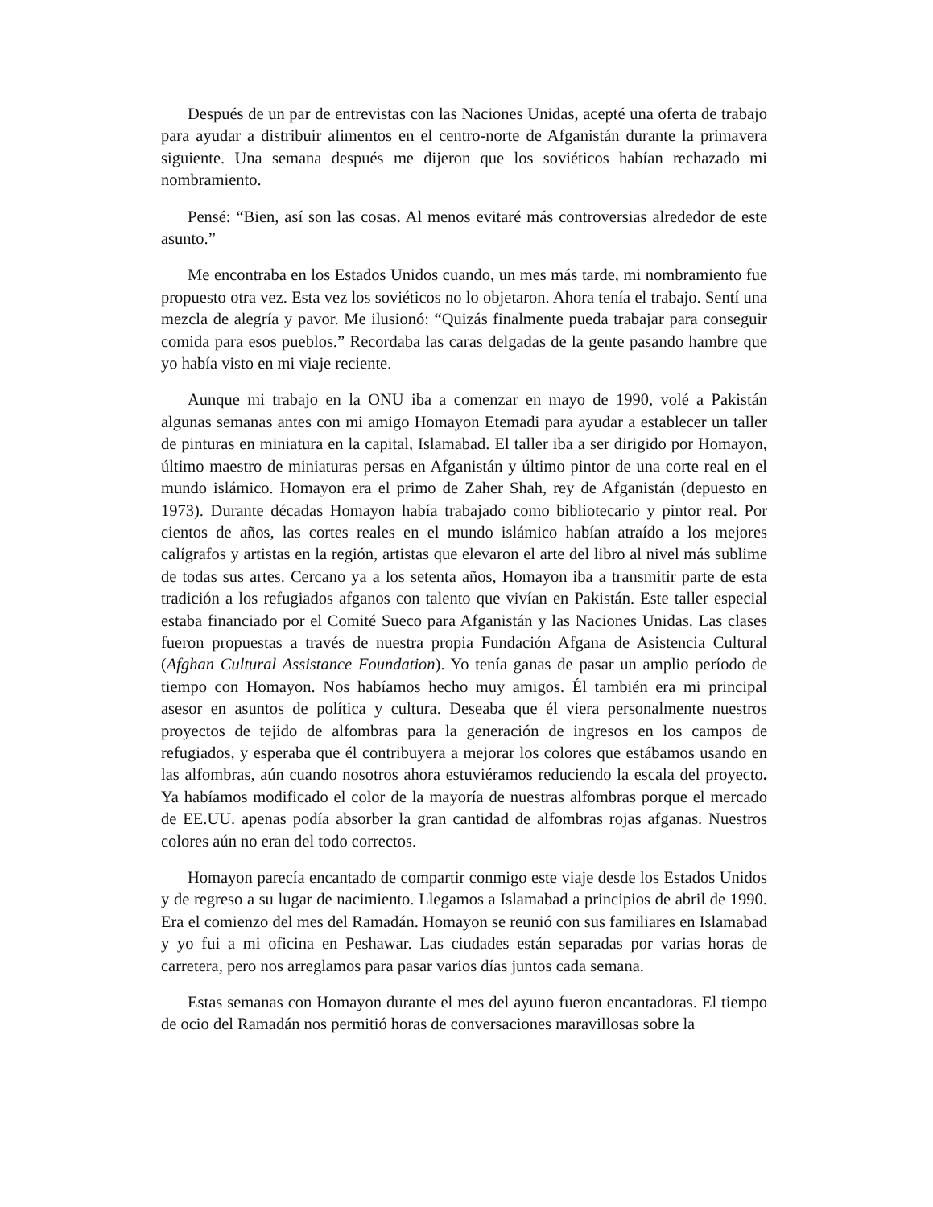Después de un par de entrevistas con las Naciones Unidas, acepté una oferta de trabajo para ayudar a distribuir alimentos en el centro-norte de Afganistán durante la primavera siguiente. Una semana después me dijeron que los soviéticos habían rechazado mi nombramiento.
Pensé: “Bien, así son las cosas. Al menos evitaré más controversias alrededor de este asunto.”
Me encontraba en los Estados Unidos cuando, un mes más tarde, mi nombramiento fue propuesto otra vez. Esta vez los soviéticos no lo objetaron. Ahora tenía el trabajo. Sentí una mezcla de alegría y pavor. Me ilusionó: “Quizás finalmente pueda trabajar para conseguir comida para esos pueblos.” Recordaba las caras delgadas de la gente pasando hambre que yo había visto en mi viaje reciente.
Aunque mi trabajo en la ONU iba a comenzar en mayo de 1990, volé a Pakistán algunas semanas antes con mi amigo Homayon Etemadi para ayudar a establecer un taller de pinturas en miniatura en la capital, Islamabad. El taller iba a ser dirigido por Homayon, último maestro de miniaturas persas en Afganistán y último pintor de una corte real en el mundo islámico. Homayon era el primo de Zaher Shah, rey de Afganistán (depuesto en 1973). Durante décadas Homayon había trabajado como bibliotecario y pintor real. Por cientos de años, las cortes reales en el mundo islámico habían atraído a los mejores calígrafos y artistas en la región, artistas que elevaron el arte del libro al nivel más sublime de todas sus artes. Cercano ya a los setenta años, Homayon iba a transmitir parte de esta tradición a los refugiados afganos con talento que vivían en Pakistán. Este taller especial estaba financiado por el Comité Sueco para Afganistán y las Naciones Unidas. Las clases fueron propuestas a través de nuestra propia Fundación Afgana de Asistencia Cultural (Afghan Cultural Assistance Foundation). Yo tenía ganas de pasar un amplio período de tiempo con Homayon. Nos habíamos hecho muy amigos. Él también era mi principal asesor en asuntos de política y cultura. Deseaba que él viera personalmente nuestros proyectos de tejido de alfombras para la generación de ingresos en los campos de refugiados, y esperaba que él contribuyera a mejorar los colores que estábamos usando en las alfombras, aún cuando nosotros ahora estuviéramos reduciendo la escala del proyecto. Ya habíamos modificado el color de la mayoría de nuestras alfombras porque el mercado de EE.UU. apenas podía absorber la gran cantidad de alfombras rojas afganas. Nuestros colores aún no eran del todo correctos.
Homayon parecía encantado de compartir conmigo este viaje desde los Estados Unidos y de regreso a su lugar de nacimiento. Llegamos a Islamabad a principios de abril de 1990. Era el comienzo del mes del Ramadán. Homayon se reunió con sus familiares en Islamabad y yo fui a mi oficina en Peshawar. Las ciudades están separadas por varias horas de carretera, pero nos arreglamos para pasar varios días juntos cada semana.
Estas semanas con Homayon durante el mes del ayuno fueron encantadoras. El tiempo de ocio del Ramadán nos permitió horas de conversaciones maravillosas sobre la